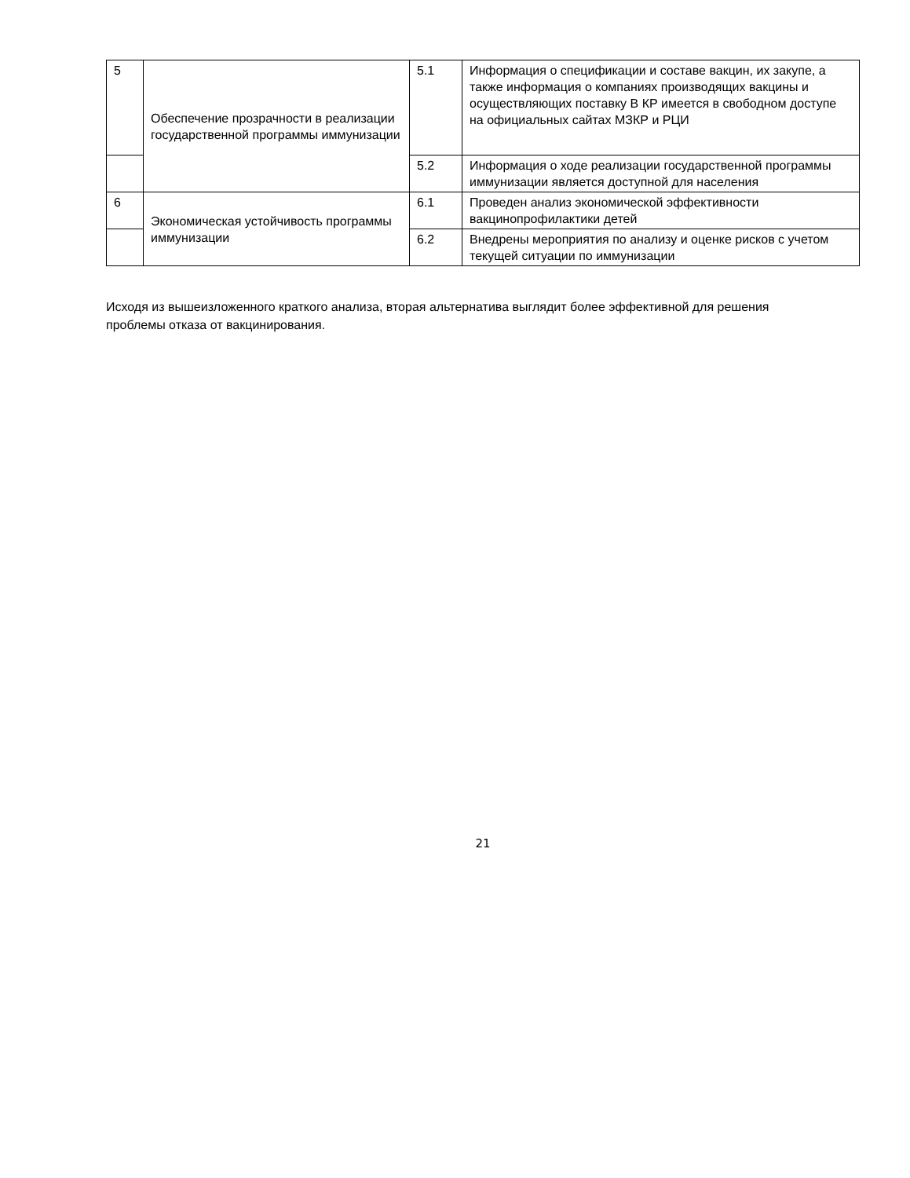| 5 | Обеспечение прозрачности в реализации государственной программы иммунизации | 5.1 | Информация о спецификации и составе вакцин, их закупе, а также информация о компаниях производящих вакцины и осуществляющих поставку В КР имеется в свободном доступе на официальных сайтах МЗКР и РЦИ |
| | | 5.2 | Информация о ходе реализации государственной программы иммунизации является доступной для населения |
| 6 | Экономическая устойчивость программы иммунизации | 6.1 | Проведен анализ экономической эффективности вакцинопрофилактики детей |
| | | 6.2 | Внедрены мероприятия по анализу и оценке рисков с учетом текущей ситуации по иммунизации |
Исходя из вышеизложенного краткого анализа, вторая альтернатива выглядит более эффективной для решения проблемы отказа от вакцинирования.
21